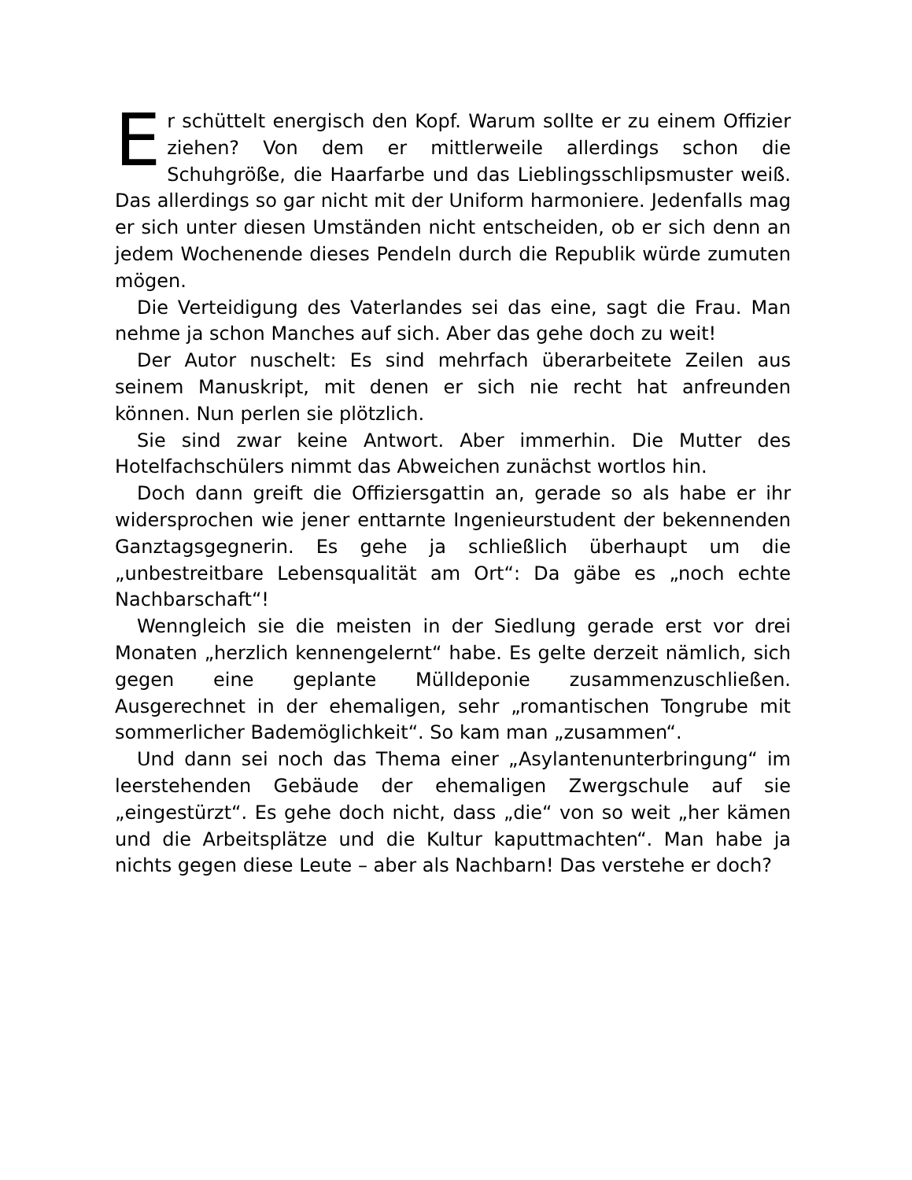Er schüttelt energisch den Kopf. Warum sollte er zu einem Offizier ziehen? Von dem er mittlerweile allerdings schon die Schuhgröße, die Haarfarbe und das Lieblingsschlipsmuster weiß. Das allerdings so gar nicht mit der Uniform harmoniere. Jedenfalls mag er sich unter diesen Umständen nicht entscheiden, ob er sich denn an jedem Wochenende dieses Pendeln durch die Republik würde zumuten mögen.
Die Verteidigung des Vaterlandes sei das eine, sagt die Frau. Man nehme ja schon Manches auf sich. Aber das gehe doch zu weit!
Der Autor nuschelt: Es sind mehrfach überarbeitete Zeilen aus seinem Manuskript, mit denen er sich nie recht hat anfreunden können. Nun perlen sie plötzlich.
Sie sind zwar keine Antwort. Aber immerhin. Die Mutter des Hotelfachschülers nimmt das Abweichen zunächst wortlos hin.
Doch dann greift die Offiziersgattin an, gerade so als habe er ihr widersprochen wie jener enttarnte Ingenieurstudent der bekennenden Ganztagsgegnerin. Es gehe ja schließlich überhaupt um die „unbestreitbare Lebensqualität am Ort“: Da gäbe es „noch echte Nachbarschaft“!
Wenngleich sie die meisten in der Siedlung gerade erst vor drei Monaten „herzlich kennengelernt“ habe. Es gelte derzeit nämlich, sich gegen eine geplante Mülldeponie zusammenzuschließen. Ausgerechnet in der ehemaligen, sehr „romantischen Tongrube mit sommerlicher Bademöglichkeit“. So kam man „zusammen“.
Und dann sei noch das Thema einer „Asylantenunterbringung“ im leerstehenden Gebäude der ehemaligen Zwergschule auf sie „eingestürzt“. Es gehe doch nicht, dass „die“ von so weit „her kämen und die Arbeitsplätze und die Kultur kaputtmachten“. Man habe ja nichts gegen diese Leute – aber als Nachbarn! Das verstehe er doch?